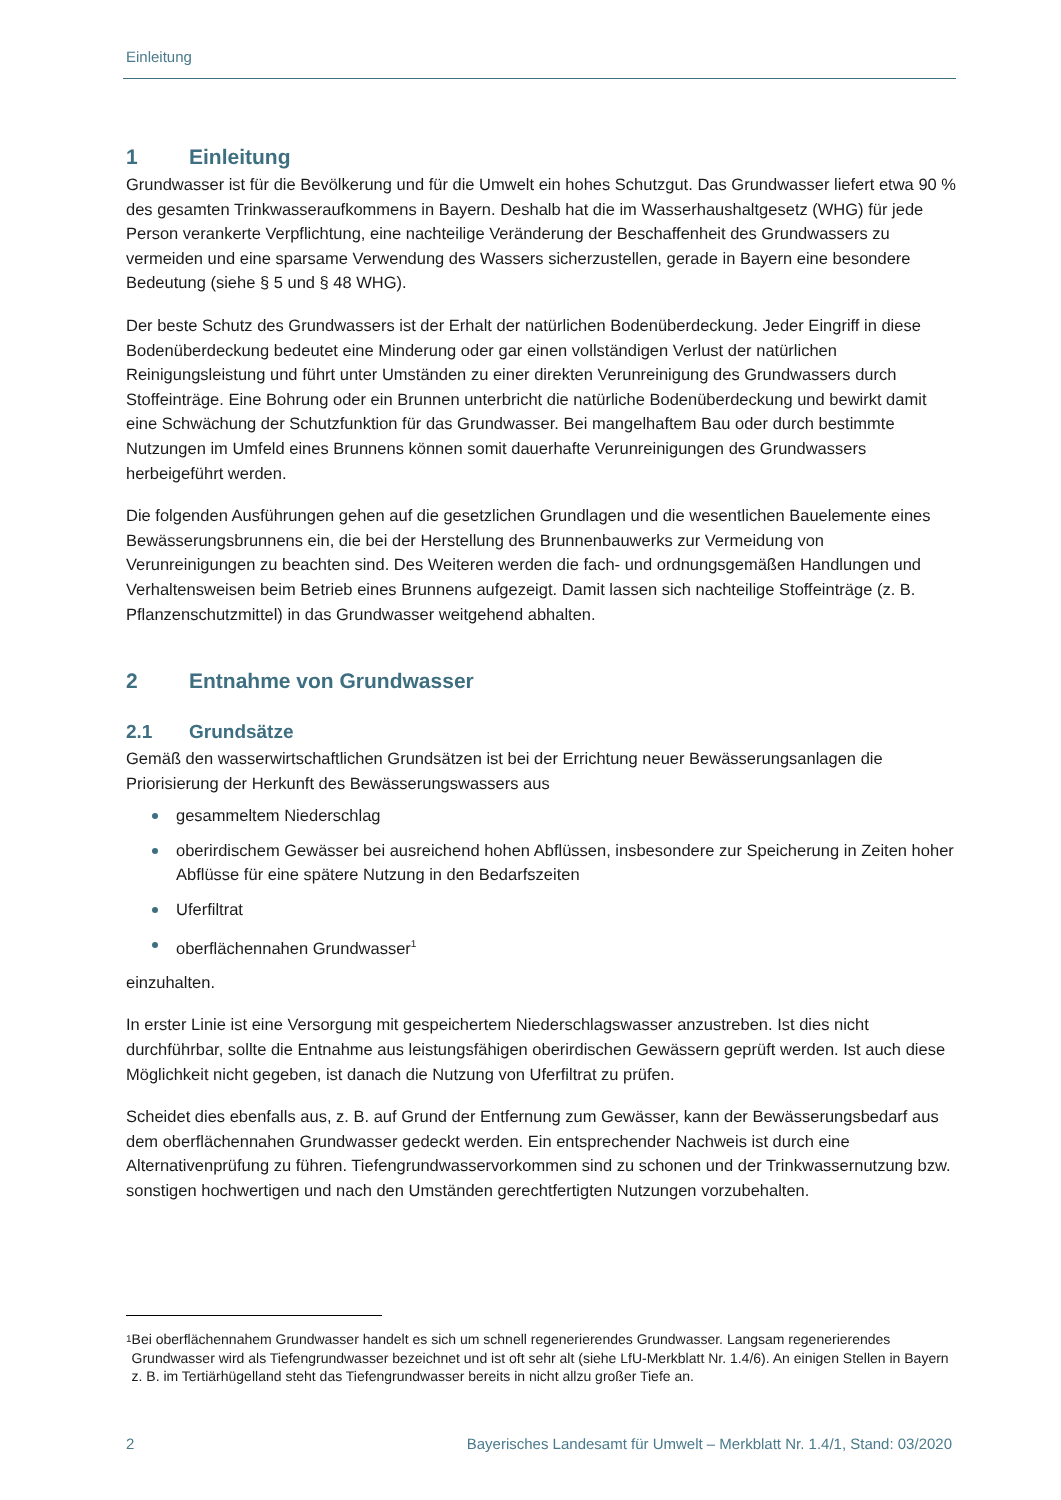Einleitung
1 Einleitung
Grundwasser ist für die Bevölkerung und für die Umwelt ein hohes Schutzgut. Das Grundwasser liefert etwa 90 % des gesamten Trinkwasseraufkommens in Bayern. Deshalb hat die im Wasserhaushaltgesetz (WHG) für jede Person verankerte Verpflichtung, eine nachteilige Veränderung der Beschaffenheit des Grundwassers zu vermeiden und eine sparsame Verwendung des Wassers sicherzustellen, gerade in Bayern eine besondere Bedeutung (siehe § 5 und § 48 WHG).
Der beste Schutz des Grundwassers ist der Erhalt der natürlichen Bodenüberdeckung. Jeder Eingriff in diese Bodenüberdeckung bedeutet eine Minderung oder gar einen vollständigen Verlust der natürlichen Reinigungsleistung und führt unter Umständen zu einer direkten Verunreinigung des Grundwassers durch Stoffeinträge. Eine Bohrung oder ein Brunnen unterbricht die natürliche Bodenüberdeckung und bewirkt damit eine Schwächung der Schutzfunktion für das Grundwasser. Bei mangelhaftem Bau oder durch bestimmte Nutzungen im Umfeld eines Brunnens können somit dauerhafte Verunreinigungen des Grundwassers herbeigeführt werden.
Die folgenden Ausführungen gehen auf die gesetzlichen Grundlagen und die wesentlichen Bauelemente eines Bewässerungsbrunnens ein, die bei der Herstellung des Brunnenbauwerks zur Vermeidung von Verunreinigungen zu beachten sind. Des Weiteren werden die fach- und ordnungsgemäßen Handlungen und Verhaltensweisen beim Betrieb eines Brunnens aufgezeigt. Damit lassen sich nachteilige Stoffeinträge (z. B. Pflanzenschutzmittel) in das Grundwasser weitgehend abhalten.
2 Entnahme von Grundwasser
2.1 Grundsätze
Gemäß den wasserwirtschaftlichen Grundsätzen ist bei der Errichtung neuer Bewässerungsanlagen die Priorisierung der Herkunft des Bewässerungswassers aus
gesammeltem Niederschlag
oberirdischem Gewässer bei ausreichend hohen Abflüssen, insbesondere zur Speicherung in Zeiten hoher Abflüsse für eine spätere Nutzung in den Bedarfszeiten
Uferfiltrat
oberflächennahen Grundwasser<sup>1</sup>
einzuhalten.
In erster Linie ist eine Versorgung mit gespeichertem Niederschlagswasser anzustreben. Ist dies nicht durchführbar, sollte die Entnahme aus leistungsfähigen oberirdischen Gewässern geprüft werden. Ist auch diese Möglichkeit nicht gegeben, ist danach die Nutzung von Uferfiltrat zu prüfen.
Scheidet dies ebenfalls aus, z. B. auf Grund der Entfernung zum Gewässer, kann der Bewässerungsbedarf aus dem oberflächennahen Grundwasser gedeckt werden. Ein entsprechender Nachweis ist durch eine Alternativenprüfung zu führen. Tiefengrundwasservorkommen sind zu schonen und der Trinkwassernutzung bzw. sonstigen hochwertigen und nach den Umständen gerechtfertigten Nutzungen vorzubehalten.
1 Bei oberflächennahem Grundwasser handelt es sich um schnell regenerierendes Grundwasser. Langsam regenerierendes Grundwasser wird als Tiefengrundwasser bezeichnet und ist oft sehr alt (siehe LfU-Merkblatt Nr. 1.4/6). An einigen Stellen in Bayern z. B. im Tertiärhügelland steht das Tiefengrundwasser bereits in nicht allzu großer Tiefe an.
2 Bayerisches Landesamt für Umwelt – Merkblatt Nr. 1.4/1, Stand: 03/2020